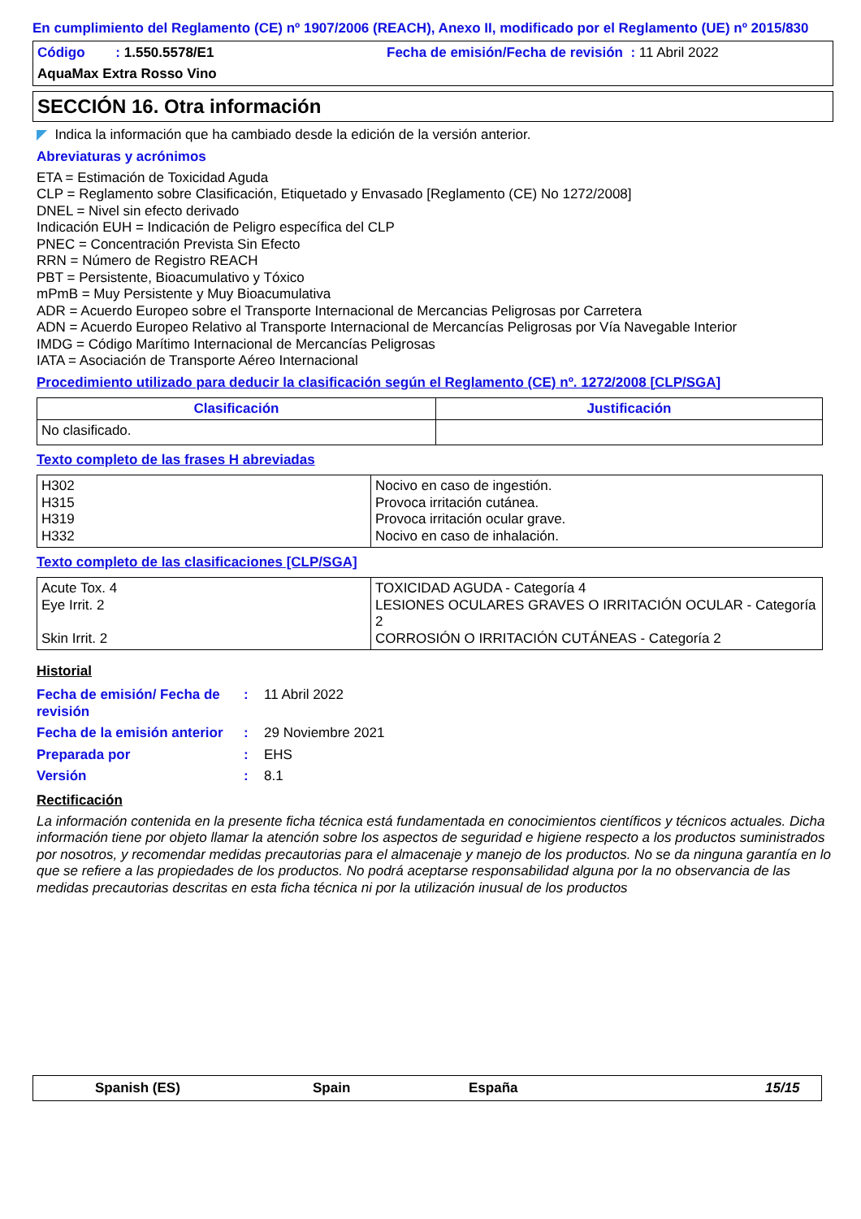En cumplimiento del Reglamento (CE) nº 1907/2006 (REACH), Anexo II, modificado por el Reglamento (UE) nº 2015/830
Código : 1.550.5578/E1 Fecha de emisión/Fecha de revisión : 11 Abril 2022
AquaMax Extra Rosso Vino
SECCIÓN 16. Otra información
◤ Indica la información que ha cambiado desde la edición de la versión anterior.
Abreviaturas y acrónimos
ETA = Estimación de Toxicidad Aguda
CLP = Reglamento sobre Clasificación, Etiquetado y Envasado [Reglamento (CE) No 1272/2008]
DNEL = Nivel sin efecto derivado
Indicación EUH = Indicación de Peligro específica del CLP
PNEC = Concentración Prevista Sin Efecto
RRN = Número de Registro REACH
PBT = Persistente, Bioacumulativo y Tóxico
mPmB = Muy Persistente y Muy Bioacumulativa
ADR = Acuerdo Europeo sobre el Transporte Internacional de Mercancias Peligrosas por Carretera
ADN = Acuerdo Europeo Relativo al Transporte Internacional de Mercancías Peligrosas por Vía Navegable Interior
IMDG = Código Marítimo Internacional de Mercancías Peligrosas
IATA = Asociación de Transporte Aéreo Internacional
Procedimiento utilizado para deducir la clasificación según el Reglamento (CE) nº. 1272/2008 [CLP/SGA]
| Clasificación | Justificación |
| --- | --- |
| No clasificado. | |
Texto completo de las frases H abreviadas
| H302 H315 H319 H332 | Nocivo en caso de ingestión. Provoca irritación cutánea. Provoca irritación ocular grave. Nocivo en caso de inhalación. |
Texto completo de las clasificaciones [CLP/SGA]
| Acute Tox. 4 Eye Irrit. 2 Skin Irrit. 2 | TOXICIDAD AGUDA - Categoría 4 LESIONES OCULARES GRAVES O IRRITACIÓN OCULAR - Categoría 2 CORROSIÓN O IRRITACIÓN CUTÁNEAS - Categoría 2 |
Historial
| Fecha de emisión/ Fecha de revisión | : | 11 Abril 2022 |
| Fecha de la emisión anterior | : | 29 Noviembre 2021 |
| Preparada por | : | EHS |
| Versión | : | 8.1 |
Rectificación
La información contenida en la presente ficha técnica está fundamentada en conocimientos científicos y técnicos actuales. Dicha información tiene por objeto llamar la atención sobre los aspectos de seguridad e higiene respecto a los productos suministrados por nosotros, y recomendar medidas precautorias para el almacenaje y manejo de los productos. No se da ninguna garantía en lo que se refiere a las propiedades de los productos. No podrá aceptarse responsabilidad alguna por la no observancia de las medidas precautorias descritas en esta ficha técnica ni por la utilización inusual de los productos
Spanish (ES) Spain España 15/15